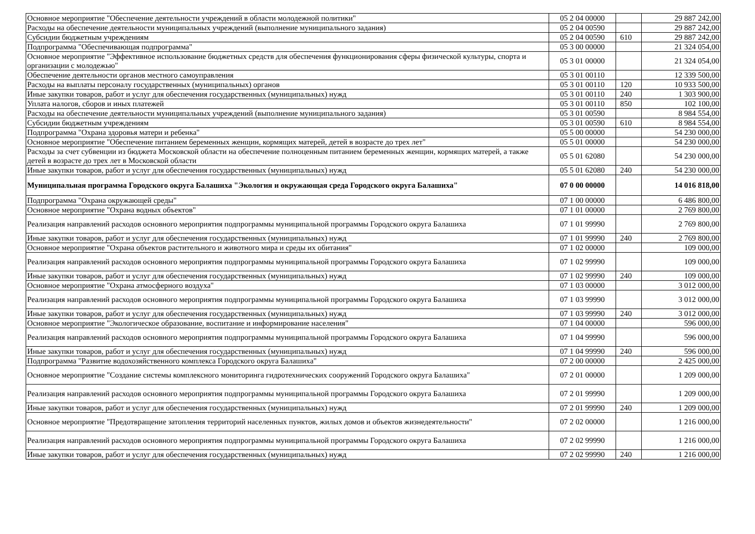| Основное мероприятие "Обеспечение деятельности учреждений в области молодежной политики" | 05 2 04 00000 | | 29 887 242,00 |
| Расходы на обеспечение деятельности муниципальных учреждений (выполнение муниципального задания) | 05 2 04 00590 | | 29 887 242,00 |
| Субсидии бюджетным учреждениям | 05 2 04 00590 | 610 | 29 887 242,00 |
| Подпрограмма "Обеспечивающая подпрограмма" | 05 3 00 00000 | | 21 324 054,00 |
| Основное мероприятие "Эффективное использование бюджетных средств для обеспечения функционирования сферы физической культуры, спорта и организации с молодежью" | 05 3 01 00000 | | 21 324 054,00 |
| Обеспечение деятельности органов местного самоуправления | 05 3 01 00110 | | 12 339 500,00 |
| Расходы на выплаты персоналу государственных (муниципальных) органов | 05 3 01 00110 | 120 | 10 933 500,00 |
| Иные закупки товаров, работ и услуг для обеспечения государственных (муниципальных) нужд | 05 3 01 00110 | 240 | 1 303 900,00 |
| Уплата налогов, сборов и иных платежей | 05 3 01 00110 | 850 | 102 100,00 |
| Расходы на обеспечение деятельности муниципальных учреждений (выполнение муниципального задания) | 05 3 01 00590 | | 8 984 554,00 |
| Субсидии бюджетным учреждениям | 05 3 01 00590 | 610 | 8 984 554,00 |
| Подпрограмма "Охрана здоровья матери и ребенка" | 05 5 00 00000 | | 54 230 000,00 |
| Основное мероприятие "Обеспечение питанием беременных женщин, кормящих матерей, детей в возрасте до трех лет" | 05 5 01 00000 | | 54 230 000,00 |
| Расходы за счет субвенции из бюджета Московской области на обеспечение полноценным питанием беременных женщин, кормящих матерей, а также детей в возрасте до трех лет в Московской области | 05 5 01 62080 | | 54 230 000,00 |
| Иные закупки товаров, работ и услуг для обеспечения государственных (муниципальных) нужд | 05 5 01 62080 | 240 | 54 230 000,00 |
| Муниципальная программа Городского округа Балашиха "Экология и окружающая среда Городского округа Балашиха" | 07 0 00 00000 | | 14 016 818,00 |
| Подпрограмма "Охрана окружающей среды" | 07 1 00 00000 | | 6 486 800,00 |
| Основное мероприятие "Охрана водных объектов" | 07 1 01 00000 | | 2 769 800,00 |
| Реализация направлений расходов основного мероприятия подпрограммы муниципальной программы Городского округа Балашиха | 07 1 01 99990 | | 2 769 800,00 |
| Иные закупки товаров, работ и услуг для обеспечения государственных (муниципальных) нужд | 07 1 01 99990 | 240 | 2 769 800,00 |
| Основное мероприятие "Охрана объектов растительного и животного мира и среды их обитания" | 07 1 02 00000 | | 109 000,00 |
| Реализация направлений расходов основного мероприятия подпрограммы муниципальной программы Городского округа Балашиха | 07 1 02 99990 | | 109 000,00 |
| Иные закупки товаров, работ и услуг для обеспечения государственных (муниципальных) нужд | 07 1 02 99990 | 240 | 109 000,00 |
| Основное мероприятие "Охрана атмосферного воздуха" | 07 1 03 00000 | | 3 012 000,00 |
| Реализация направлений расходов основного мероприятия подпрограммы муниципальной программы Городского округа Балашиха | 07 1 03 99990 | | 3 012 000,00 |
| Иные закупки товаров, работ и услуг для обеспечения государственных (муниципальных) нужд | 07 1 03 99990 | 240 | 3 012 000,00 |
| Основное мероприятие "Экологическое образование, воспитание и информирование населения" | 07 1 04 00000 | | 596 000,00 |
| Реализация направлений расходов основного мероприятия подпрограммы муниципальной программы Городского округа Балашиха | 07 1 04 99990 | | 596 000,00 |
| Иные закупки товаров, работ и услуг для обеспечения государственных (муниципальных) нужд | 07 1 04 99990 | 240 | 596 000,00 |
| Подпрограмма "Развитие водохозяйственного комплекса Городского округа Балашиха" | 07 2 00 00000 | | 2 425 000,00 |
| Основное мероприятие "Создание системы комплексного мониторинга гидротехнических сооружений Городского округа Балашиха" | 07 2 01 00000 | | 1 209 000,00 |
| Реализация направлений расходов основного мероприятия подпрограммы муниципальной программы Городского округа Балашиха | 07 2 01 99990 | | 1 209 000,00 |
| Иные закупки товаров, работ и услуг для обеспечения государственных (муниципальных) нужд | 07 2 01 99990 | 240 | 1 209 000,00 |
| Основное мероприятие "Предотвращение затопления территорий населенных пунктов, жилых домов и объектов жизнедеятельности" | 07 2 02 00000 | | 1 216 000,00 |
| Реализация направлений расходов основного мероприятия подпрограммы муниципальной программы Городского округа Балашиха | 07 2 02 99990 | | 1 216 000,00 |
| Иные закупки товаров, работ и услуг для обеспечения государственных (муниципальных) нужд | 07 2 02 99990 | 240 | 1 216 000,00 |